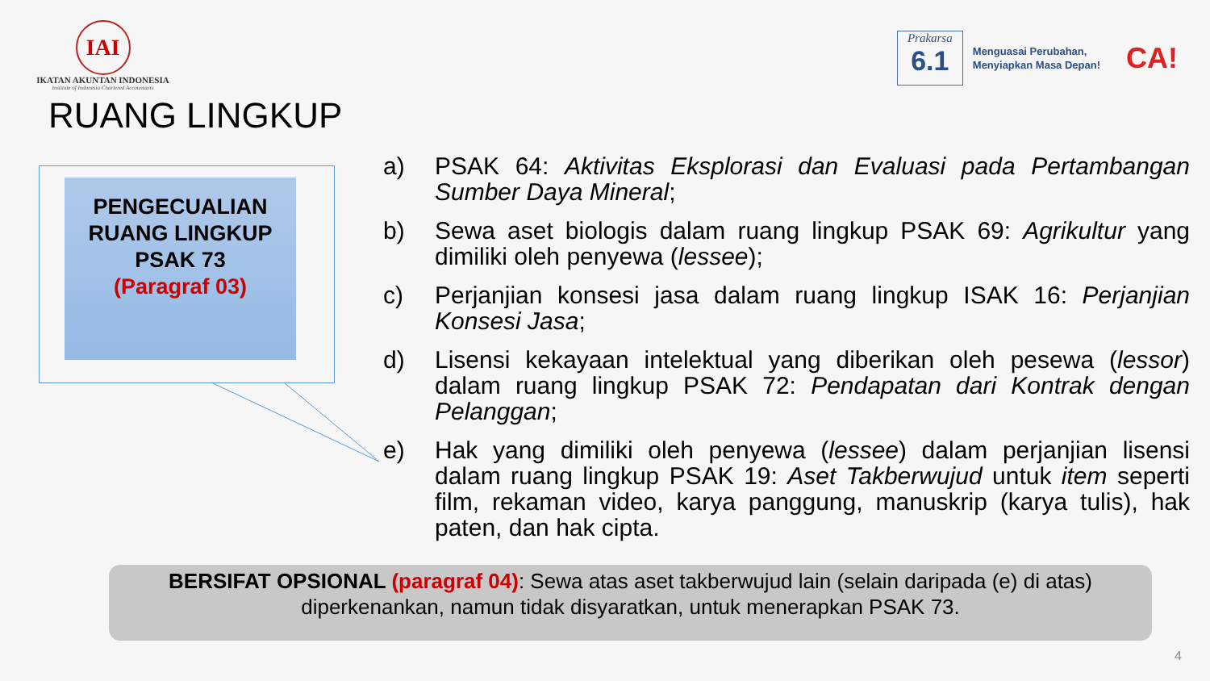IAI
IKATAN AKUNTAN INDONESIA
Institute of Indonesia Chartered Accountants
Prakarsa
6.1
Menguasai Perubahan,
Menyiapkan Masa Depan!
CA!
RUANG LINGKUP
PENGECUALIAN
RUANG LINGKUP
PSAK 73
(Paragraf 03)
a) PSAK 64: Aktivitas Eksplorasi dan Evaluasi pada Pertambangan Sumber Daya Mineral;
b) Sewa aset biologis dalam ruang lingkup PSAK 69: Agrikultur yang dimiliki oleh penyewa (lessee);
c) Perjanjian konsesi jasa dalam ruang lingkup ISAK 16: Perjanjian Konsesi Jasa;
d) Lisensi kekayaan intelektual yang diberikan oleh pesewa (lessor) dalam ruang lingkup PSAK 72: Pendapatan dari Kontrak dengan Pelanggan;
e) Hak yang dimiliki oleh penyewa (lessee) dalam perjanjian lisensi dalam ruang lingkup PSAK 19: Aset Takberwujud untuk item seperti film, rekaman video, karya panggung, manuskrip (karya tulis), hak paten, dan hak cipta.
BERSIFAT OPSIONAL (paragraf 04): Sewa atas aset takberwujud lain (selain daripada (e) di atas) diperkenankan, namun tidak disyaratkan, untuk menerapkan PSAK 73.
4